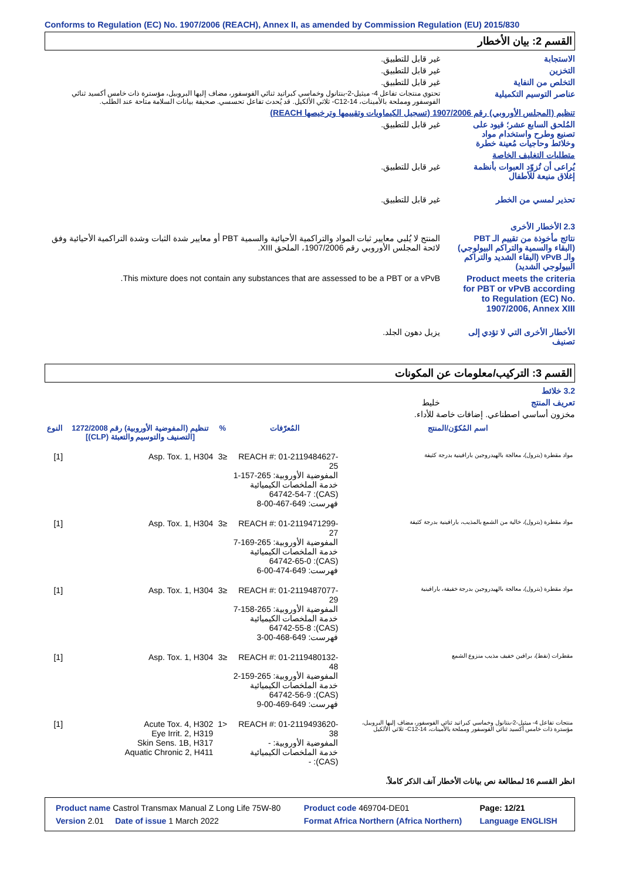Conforms to Regulation (EC) No. 1907/2006 (REACH), Annex II, as amended by Commission Regulation (EU) 2015/830
القسم 2: بيان الأخطار
الاستجابة غير قابل للتطبيق.
التخزين غير قابل للتطبيق.
التخلص من النفاية غير قابل للتطبيق.
عناصر التوسيم التكميلية
تحتوي منتجات تفاعل 4- ميثيل-2-بنتانول وخماسي كبراتيد ثنائي الفوسفور، مضاف إليها البروبيل، مؤسترة ذات خامس أكسيد ثنائي الفوسفور ومملحة بالأمينات، C12-14- ثلاثي الألكيل. قد يُحدث تفاعل تحسسي. صحيفة بيانات السلامة متاحة عند الطلب.
تنظيم (المجلس الأوروبي) رقم 1907/2006 (تسجيل الكيماويات وتقييمها وترخيصها REACH)
المُلحق السابع عشر؛ قيود على تصنيع وطرح واستخدام مواد وخلائط وحاجيات مُعينة خطرة
غير قابل للتطبيق.
متطلبات التغليف الخاصة
يُراعى أن تُزوّد العبوات بأنظمة إغلاق منيعة للأطفال
غير قابل للتطبيق.
تحذير لمسي من الخطر غير قابل للتطبيق.
2.3 الأخطار الأخرى
نتائج مأخوذة من تقييم الـ PBT (البقاء والسمية والتراكم البيولوجي) والـ vPvB (البقاء الشديد والتراكم البيولوجي الشديد)
المنتج لا يُلبي معايير ثبات المواد والتراكمية الأحيائية والسمية PBT أو معايير شدة الثبات وشدة التراكمية الأحيائية وفق لائحة المجلس الأوروبي رقم 1907/2006، الملحق XIII.
Product meets the criteria for PBT or vPvB according to Regulation (EC) No. 1907/2006, Annex XIII
This mixture does not contain any substances that are assessed to be a PBT or a vPvB.
الأخطار الأخرى التي لا تؤدي إلى تصنيف
يزيل دهون الجلد.
القسم 3: التركيب/معلومات عن المكونات
3.2 خلائط
تعريف المنتج خليط
مخزون أساسي اصطناعي. إضافات خاصة للأداء.
| اسم المُكوّن/المنتج | المُعرّفات | % | تنظيم (المفوضية الأوروبية) رقم 1272/2008 [التصنيف والتوسيم والتعبئة (CLP)] | النوع |
| --- | --- | --- | --- | --- |
| مواد مقطرة (بترول)، معالجة بالهيدروجين بارافينية بدرجة كثيفة | REACH #: 01-2119484627-25 المفوضية الأوروبية: 265-157-1 خدمة الملخصات الكيميائية (CAS): 64742-54-7 فهرست: 649-467-00-8 | ≤3 | Asp. Tox. 1, H304 | [1] |
| مواد مقطرة (بترول)، خالية من الشمع بالمذيب، بارافينية بدرجة كثيفة | REACH #: 01-2119471299-27 المفوضية الأوروبية: 265-169-7 خدمة الملخصات الكيميائية (CAS): 64742-65-0 فهرست: 649-474-00-6 | ≤3 | Asp. Tox. 1, H304 | [1] |
| مواد مقطرة (بترول)، معالجة بالهيدروجين بدرجة خفيفة، بارافينية | REACH #: 01-2119487077-29 المفوضية الأوروبية: 265-158-7 خدمة الملخصات الكيميائية (CAS): 64742-55-8 فهرست: 649-468-00-3 | ≤3 | Asp. Tox. 1, H304 | [1] |
| مقطرات (نفط)، برافين خفيف مذيب منزوع الشمع | REACH #: 01-2119480132-48 المفوضية الأوروبية: 265-159-2 خدمة الملخصات الكيميائية (CAS): 64742-56-9 فهرست: 649-469-00-9 | ≤3 | Asp. Tox. 1, H304 | [1] |
| منتجات تفاعل 4- ميثيل-2-بنتانول وخماسي كبراتيد ثنائي الفوسفور، مضاف إليها البروبيل، مؤسترة ذات خامس أكسيد ثنائي الفوسفور ومملحة بالأمينات، C12-14- ثلاثي الألكيل | REACH #: 01-2119493620-38 المفوضية الأوروبية: - خدمة الملخصات الكيميائية (CAS): - | <1 | Acute Tox. 4, H302 Eye Irrit. 2, H319 Skin Sens. 1B, H317 Aquatic Chronic 2, H411 | [1] |
انظر القسم 16 لمطالعة نص بيانات الأخطار آنف الذكر كاملاً.
| Product name Castrol Transmax Manual Z Long Life 75W-80 | Product code 469704-DE01 | Page: 12/21 |
| Version 2.01 Date of issue 1 March 2022 | Format Africa Northern (Africa Northern) | Language ENGLISH |